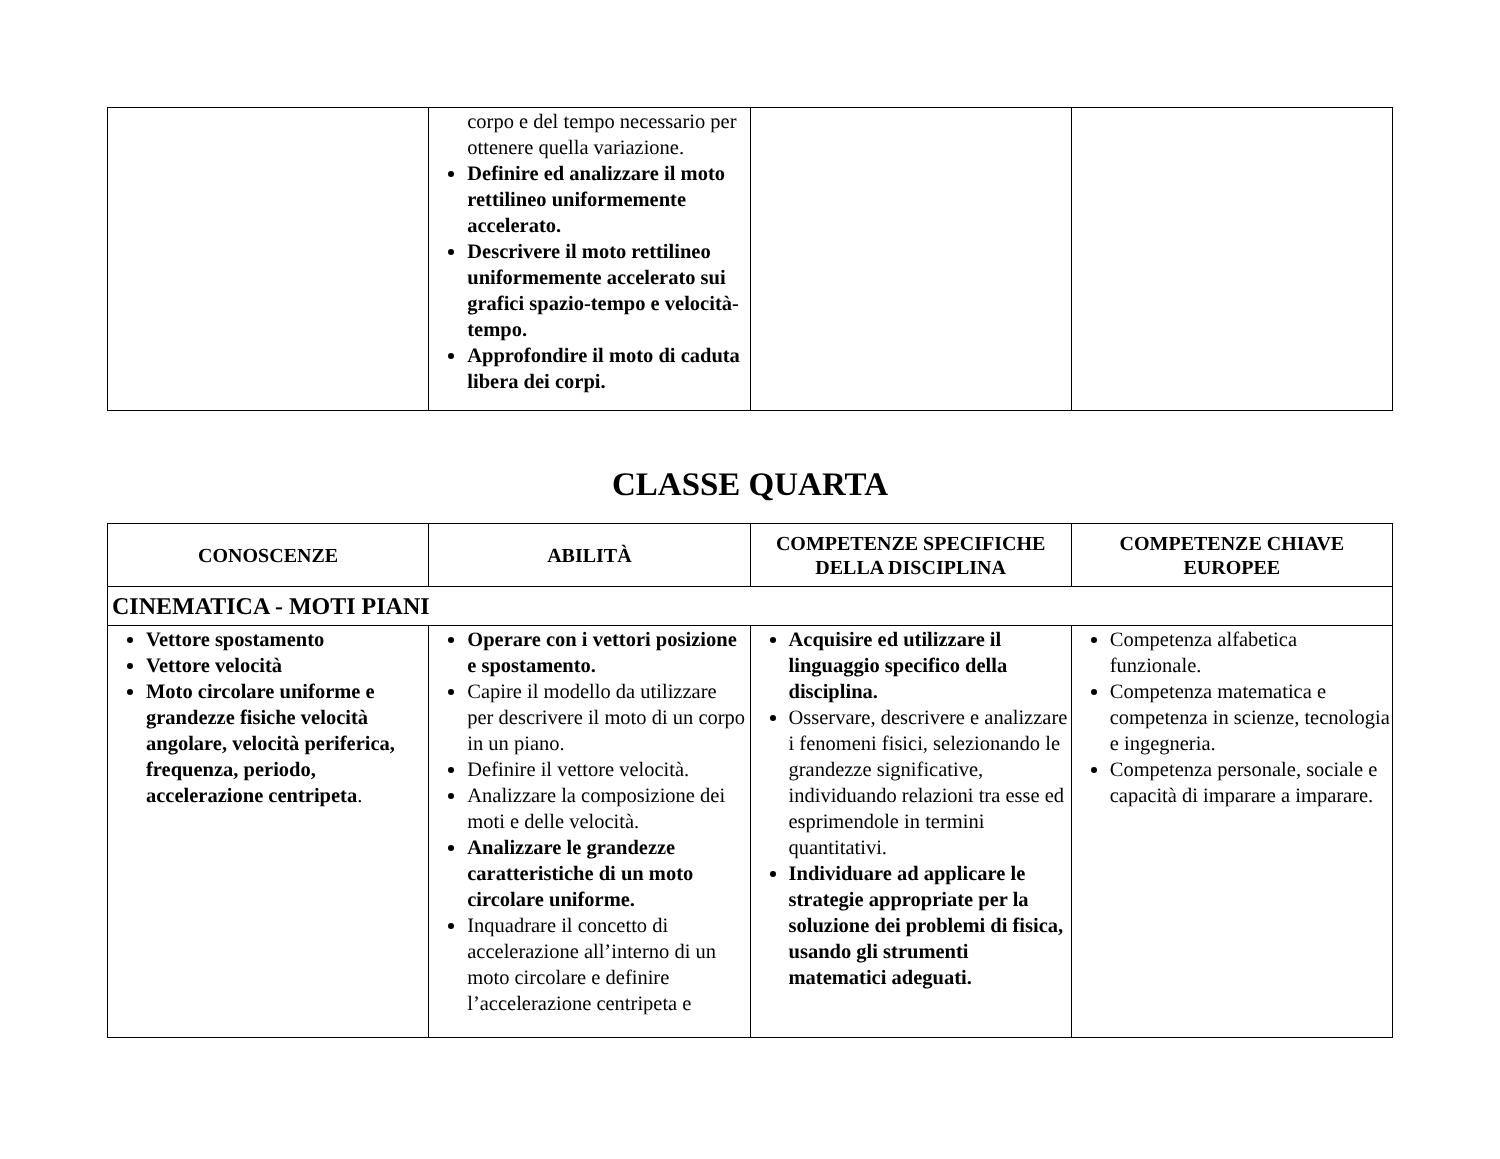| | corpo e del tempo necessario per ottenere quella variazione. Definire ed analizzare il moto rettilineo uniformemente accelerato. Descrivere il moto rettilineo uniformemente accelerato sui grafici spazio-tempo e velocità-tempo. Approfondire il moto di caduta libera dei corpi. | | |
CLASSE QUARTA
| CONOSCENZE | ABILITÀ | COMPETENZE SPECIFICHE DELLA DISCIPLINA | COMPETENZE CHIAVE EUROPEE |
| --- | --- | --- | --- |
| CINEMATICA - MOTI PIANI | | | |
| Vettore spostamento Vettore velocità Moto circolare uniforme e grandezze fisiche velocità angolare, velocità periferica, frequenza, periodo, accelerazione centripeta . | Operare con i vettori posizione e spostamento. Capire il modello da utilizzare per descrivere il moto di un corpo in un piano. Definire il vettore velocità. Analizzare la composizione dei moti e delle velocità. Analizzare le grandezze caratteristiche di un moto circolare uniforme. Inquadrare il concetto di accelerazione all’interno di un moto circolare e definire l’accelerazione centripeta e | Acquisire ed utilizzare il linguaggio specifico della disciplina. Osservare, descrivere e analizzare i fenomeni fisici, selezionando le grandezze significative, individuando relazioni tra esse ed esprimendole in termini quantitativi. Individuare ad applicare le strategie appropriate per la soluzione dei problemi di fisica, usando gli strumenti matematici adeguati. | Competenza alfabetica funzionale. Competenza matematica e competenza in scienze, tecnologia e ingegneria. Competenza personale, sociale e capacità di imparare a imparare. |